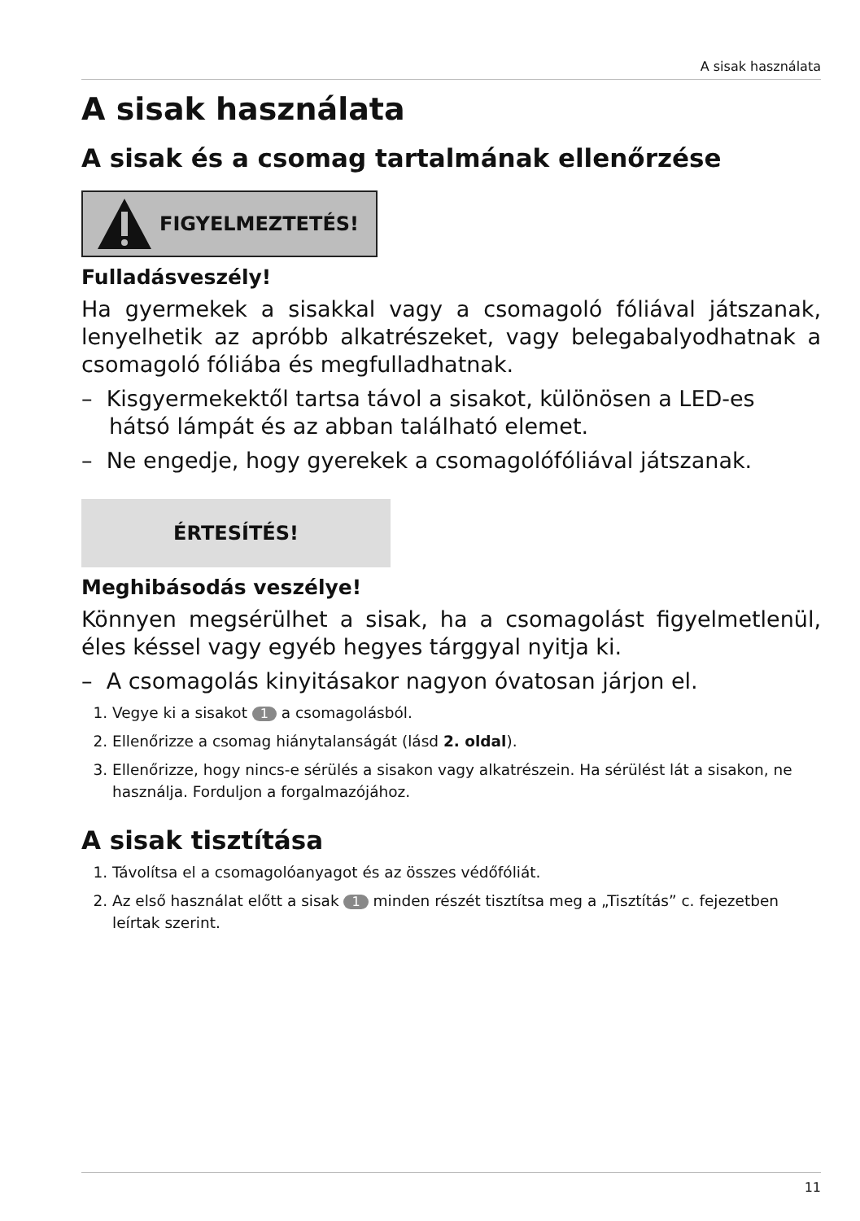A sisak használata
A sisak használata
A sisak és a csomag tartalmának ellenőrzése
FIGYELMEZTETÉS!
Fulladásveszély!
Ha gyermekek a sisakkal vagy a csomagoló fóliával játszanak, lenyelhetik az apróbb alkatrészeket, vagy belegabalyodhatnak a csomagoló fóliába és megfulladhatnak.
– Kisgyermekektől tartsa távol a sisakot, különösen a LED-es hátsó lámpát és az abban található elemet.
– Ne engedje, hogy gyerekek a csomagolófóliával játszanak.
ÉRTESÍTÉS!
Meghibásodás veszélye!
Könnyen megsérülhet a sisak, ha a csomagolást figyelmetlenül, éles késsel vagy egyéb hegyes tárggyal nyitja ki.
– A csomagolás kinyitásakor nagyon óvatosan járjon el.
1. Vegye ki a sisakot 1 a csomagolásból.
2. Ellenőrizze a csomag hiánytalanságát (lásd 2. oldal).
3. Ellenőrizze, hogy nincs-e sérülés a sisakon vagy alkatrészein. Ha sérülést lát a sisakon, ne használja. Forduljon a forgalmazójához.
A sisak tisztítása
1. Távolítsa el a csomagolóanyagot és az összes védőfóliát.
2. Az első használat előtt a sisak 1 minden részét tisztítsa meg a „Tisztítás” c. fejezetben leírtak szerint.
11